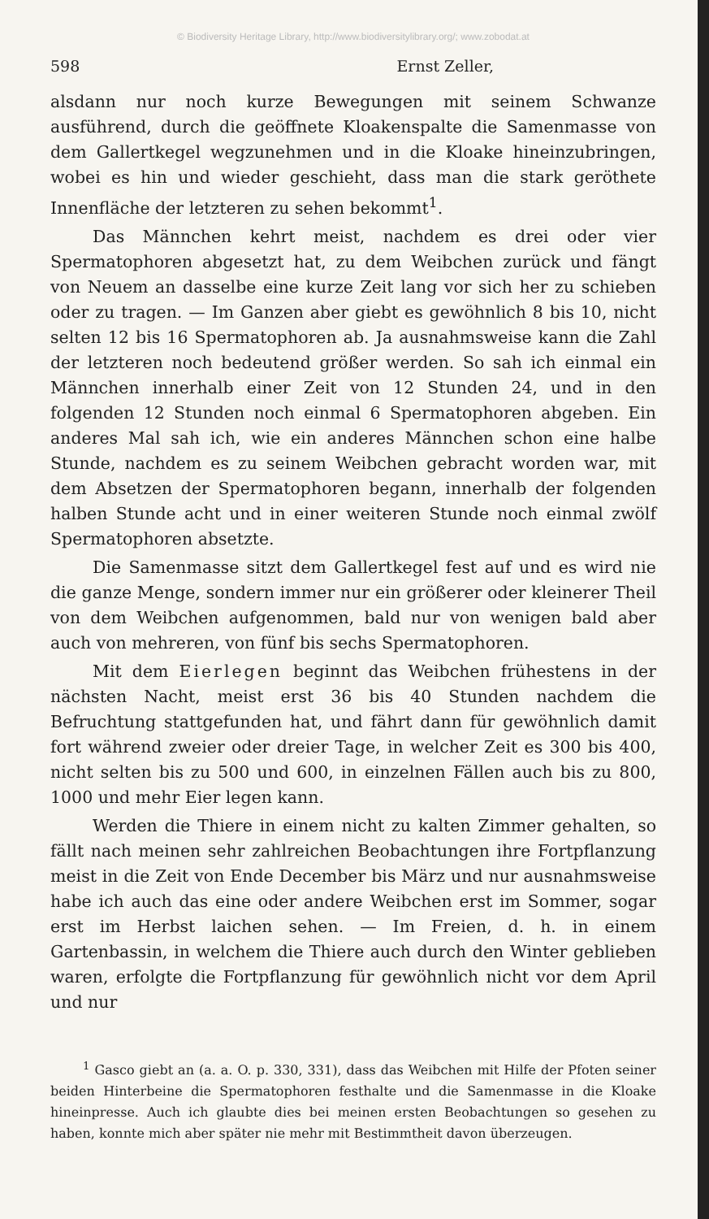© Biodiversity Heritage Library, http://www.biodiversitylibrary.org/; www.zobodat.at
598 Ernst Zeller,
alsdann nur noch kurze Bewegungen mit seinem Schwanze ausführend, durch die geöffnete Kloakenspalte die Samenmasse von dem Gallertkegel wegzunehmen und in die Kloake hineinzubringen, wobei es hin und wieder geschieht, dass man die stark geröthete Innenfläche der letzteren zu sehen bekommt<sup>1</sup>.
Das Männchen kehrt meist, nachdem es drei oder vier Spermatophoren abgesetzt hat, zu dem Weibchen zurück und fängt von Neuem an dasselbe eine kurze Zeit lang vor sich her zu schieben oder zu tragen. — Im Ganzen aber giebt es gewöhnlich 8 bis 10, nicht selten 12 bis 16 Spermatophoren ab. Ja ausnahmsweise kann die Zahl der letzteren noch bedeutend größer werden. So sah ich einmal ein Männchen innerhalb einer Zeit von 12 Stunden 24, und in den folgenden 12 Stunden noch einmal 6 Spermatophoren abgeben. Ein anderes Mal sah ich, wie ein anderes Männchen schon eine halbe Stunde, nachdem es zu seinem Weibchen gebracht worden war, mit dem Absetzen der Spermatophoren begann, innerhalb der folgenden halben Stunde acht und in einer weiteren Stunde noch einmal zwölf Spermatophoren absetzte.
Die Samenmasse sitzt dem Gallertkegel fest auf und es wird nie die ganze Menge, sondern immer nur ein größerer oder kleinerer Theil von dem Weibchen aufgenommen, bald nur von wenigen bald aber auch von mehreren, von fünf bis sechs Spermatophoren.
Mit dem Eierlegen beginnt das Weibchen frühestens in der nächsten Nacht, meist erst 36 bis 40 Stunden nachdem die Befruchtung stattgefunden hat, und fährt dann für gewöhnlich damit fort während zweier oder dreier Tage, in welcher Zeit es 300 bis 400, nicht selten bis zu 500 und 600, in einzelnen Fällen auch bis zu 800, 1000 und mehr Eier legen kann.
Werden die Thiere in einem nicht zu kalten Zimmer gehalten, so fällt nach meinen sehr zahlreichen Beobachtungen ihre Fortpflanzung meist in die Zeit von Ende December bis März und nur ausnahmsweise habe ich auch das eine oder andere Weibchen erst im Sommer, sogar erst im Herbst laichen sehen. — Im Freien, d. h. in einem Gartenbassin, in welchem die Thiere auch durch den Winter geblieben waren, erfolgte die Fortpflanzung für gewöhnlich nicht vor dem April und nur
<sup>1</sup> Gasco giebt an (a. a. O. p. 330, 331), dass das Weibchen mit Hilfe der Pfoten seiner beiden Hinterbeine die Spermatophoren festhalte und die Samenmasse in die Kloake hineinpresse. Auch ich glaubte dies bei meinen ersten Beobachtungen so gesehen zu haben, konnte mich aber später nie mehr mit Bestimmtheit davon überzeugen.